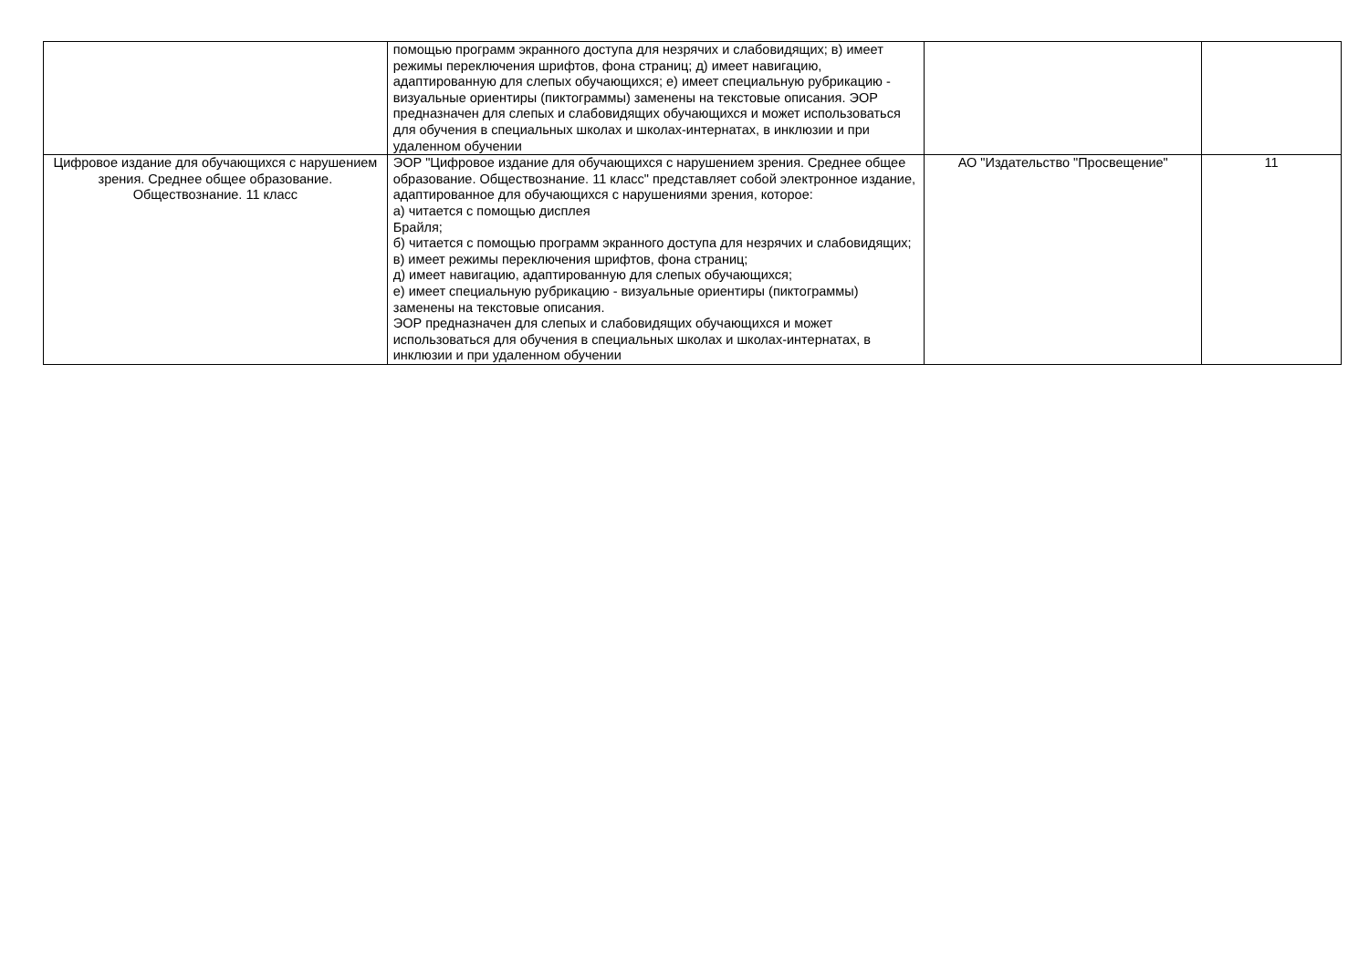| | помощью программ экранного доступа для незрячих и слабовидящих; в) имеет режимы переключения шрифтов, фона страниц; д) имеет навигацию, адаптированную для слепых обучающихся; е) имеет специальную рубрикацию - визуальные ориентиры (пиктограммы) заменены на текстовые описания. ЭОР предназначен для слепых и слабовидящих обучающихся и может использоваться для обучения в специальных школах и школах-интернатах, в инклюзии и при удаленном обучении | | |
| Цифровое издание для обучающихся с нарушением зрения. Среднее общее образование. Обществознание. 11 класс | ЭОР "Цифровое издание для обучающихся с нарушением зрения. Среднее общее образование. Обществознание. 11 класс" представляет собой электронное издание, адаптированное для обучающихся с нарушениями зрения, которое: а) читается с помощью дисплея Брайля; б) читается с помощью программ экранного доступа для незрячих и слабовидящих; в) имеет режимы переключения шрифтов, фона страниц; д) имеет навигацию, адаптированную для слепых обучающихся; е) имеет специальную рубрикацию - визуальные ориентиры (пиктограммы) заменены на текстовые описания. ЭОР предназначен для слепых и слабовидящих обучающихся и может использоваться для обучения в специальных школах и школах-интернатах, в инклюзии и при удаленном обучении | АО "Издательство "Просвещение" | 11 |